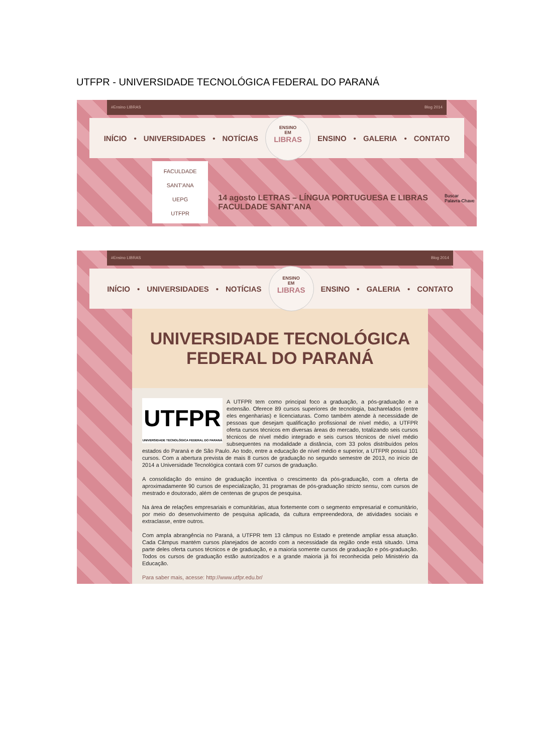UTFPR - UNIVERSIDADE TECNOLÓGICA FEDERAL DO PARANÁ
#Ensino LIBRAS Blog 2014
INÍCIO • UNIVERSIDADES • NOTÍCIAS
ENSINO
EM
LIBRAS
ENSINO • GALERIA • CONTATO
FACULDADE SANT'ANA
UEPG
UTFPR
14 agosto LETRAS – LÍNGUA PORTUGUESA E LIBRAS FACULDADE SANT'ANA
Buscar Palavra-Chave
#Ensino LIBRAS Blog 2014
INÍCIO • UNIVERSIDADES • NOTÍCIAS
ENSINO
EM
LIBRAS
ENSINO • GALERIA • CONTATO
UNIVERSIDADE TECNOLÓGICA FEDERAL DO PARANÁ
UTFPR
UNIVERSIDADE TECNOLÓGICA FEDERAL DO PARANÁ
A UTFPR tem como principal foco a graduação, a pós-graduação e a extensão. Oferece 89 cursos superiores de tecnologia, bacharelados (entre eles engenharias) e licenciaturas. Como também atende à necessidade de pessoas que desejam qualificação profissional de nível médio, a UTFPR oferta cursos técnicos em diversas áreas do mercado, totalizando seis cursos técnicos de nível médio integrado e seis cursos técnicos de nível médio subsequentes na modalidade a distância, com 33 polos distribuídos pelos estados do Paraná e de São Paulo. Ao todo, entre a educação de nível médio e superior, a UTFPR possui 101 cursos. Com a abertura prevista de mais 8 cursos de graduação no segundo semestre de 2013, no início de 2014 a Universidade Tecnológica contará com 97 cursos de graduação.
A consolidação do ensino de graduação incentiva o crescimento da pós-graduação, com a oferta de aproximadamente 90 cursos de especialização, 31 programas de pós-graduação stricto sensu, com cursos de mestrado e doutorado, além de centenas de grupos de pesquisa.
Na área de relações empresariais e comunitárias, atua fortemente com o segmento empresarial e comunitário, por meio do desenvolvimento de pesquisa aplicada, da cultura empreendedora, de atividades sociais e extraclasse, entre outros.
Com ampla abrangência no Paraná, a UTFPR tem 13 câmpus no Estado e pretende ampliar essa atuação. Cada Câmpus mantém cursos planejados de acordo com a necessidade da região onde está situado. Uma parte deles oferta cursos técnicos e de graduação, e a maioria somente cursos de graduação e pós-graduação. Todos os cursos de graduação estão autorizados e a grande maioria já foi reconhecida pelo Ministério da Educação.
Para saber mais, acesse: http://www.utfpr.edu.br/